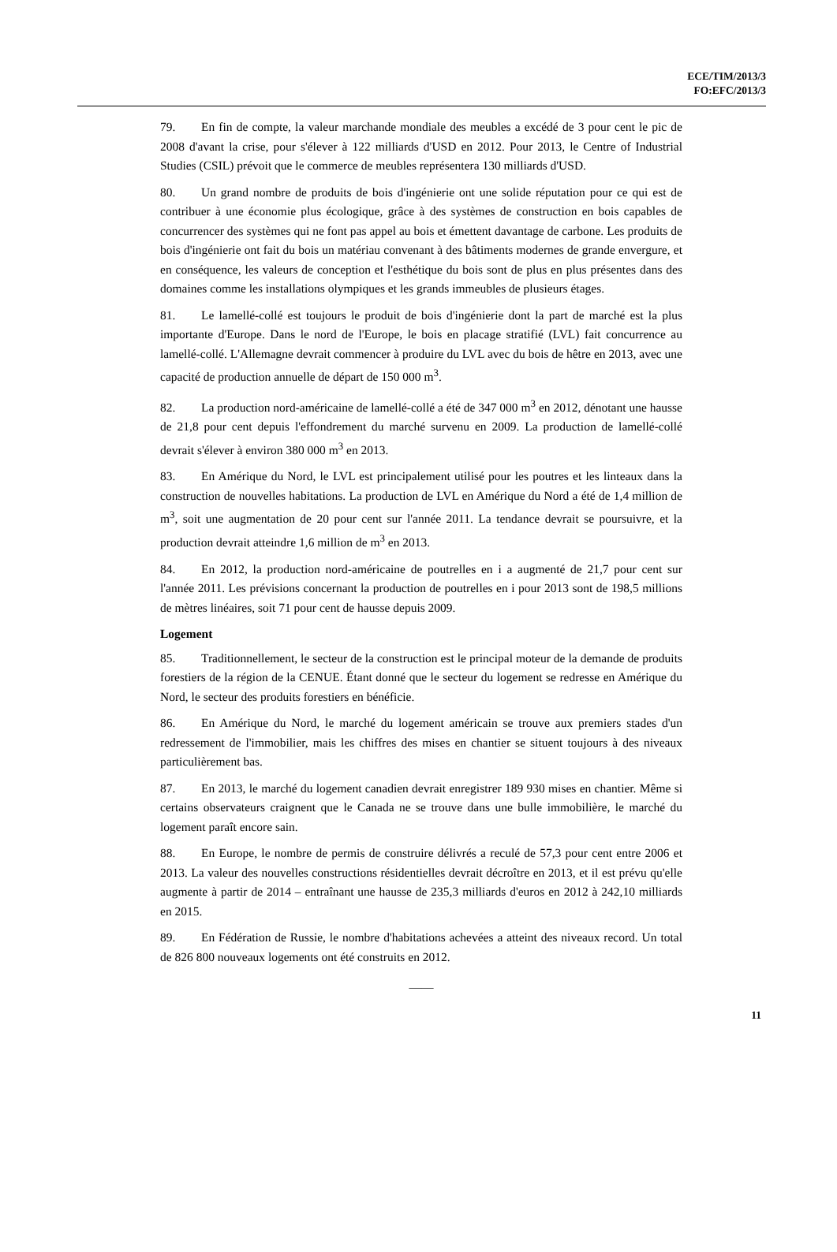ECE/TIM/2013/3
FO:EFC/2013/3
79. En fin de compte, la valeur marchande mondiale des meubles a excédé de 3 pour cent le pic de 2008 d'avant la crise, pour s'élever à 122 milliards d'USD en 2012. Pour 2013, le Centre of Industrial Studies (CSIL) prévoit que le commerce de meubles représentera 130 milliards d'USD.
80. Un grand nombre de produits de bois d'ingénierie ont une solide réputation pour ce qui est de contribuer à une économie plus écologique, grâce à des systèmes de construction en bois capables de concurrencer des systèmes qui ne font pas appel au bois et émettent davantage de carbone. Les produits de bois d'ingénierie ont fait du bois un matériau convenant à des bâtiments modernes de grande envergure, et en conséquence, les valeurs de conception et l'esthétique du bois sont de plus en plus présentes dans des domaines comme les installations olympiques et les grands immeubles de plusieurs étages.
81. Le lamellé-collé est toujours le produit de bois d'ingénierie dont la part de marché est la plus importante d'Europe. Dans le nord de l'Europe, le bois en placage stratifié (LVL) fait concurrence au lamellé-collé. L'Allemagne devrait commencer à produire du LVL avec du bois de hêtre en 2013, avec une capacité de production annuelle de départ de 150 000 m<sup>3</sup>.
82. La production nord-américaine de lamellé-collé a été de 347 000 m<sup>3</sup> en 2012, dénotant une hausse de 21,8 pour cent depuis l'effondrement du marché survenu en 2009. La production de lamellé-collé devrait s'élever à environ 380 000 m<sup>3</sup> en 2013.
83. En Amérique du Nord, le LVL est principalement utilisé pour les poutres et les linteaux dans la construction de nouvelles habitations. La production de LVL en Amérique du Nord a été de 1,4 million de m<sup>3</sup>, soit une augmentation de 20 pour cent sur l'année 2011. La tendance devrait se poursuivre, et la production devrait atteindre 1,6 million de m<sup>3</sup> en 2013.
84. En 2012, la production nord-américaine de poutrelles en i a augmenté de 21,7 pour cent sur l'année 2011. Les prévisions concernant la production de poutrelles en i pour 2013 sont de 198,5 millions de mètres linéaires, soit 71 pour cent de hausse depuis 2009.
Logement
85. Traditionnellement, le secteur de la construction est le principal moteur de la demande de produits forestiers de la région de la CENUE. Étant donné que le secteur du logement se redresse en Amérique du Nord, le secteur des produits forestiers en bénéficie.
86. En Amérique du Nord, le marché du logement américain se trouve aux premiers stades d'un redressement de l'immobilier, mais les chiffres des mises en chantier se situent toujours à des niveaux particulièrement bas.
87. En 2013, le marché du logement canadien devrait enregistrer 189 930 mises en chantier. Même si certains observateurs craignent que le Canada ne se trouve dans une bulle immobilière, le marché du logement paraît encore sain.
88. En Europe, le nombre de permis de construire délivrés a reculé de 57,3 pour cent entre 2006 et 2013. La valeur des nouvelles constructions résidentielles devrait décroître en 2013, et il est prévu qu'elle augmente à partir de 2014 – entraînant une hausse de 235,3 milliards d'euros en 2012 à 242,10 milliards en 2015.
89. En Fédération de Russie, le nombre d'habitations achevées a atteint des niveaux record. Un total de 826 800 nouveaux logements ont été construits en 2012.
____
11